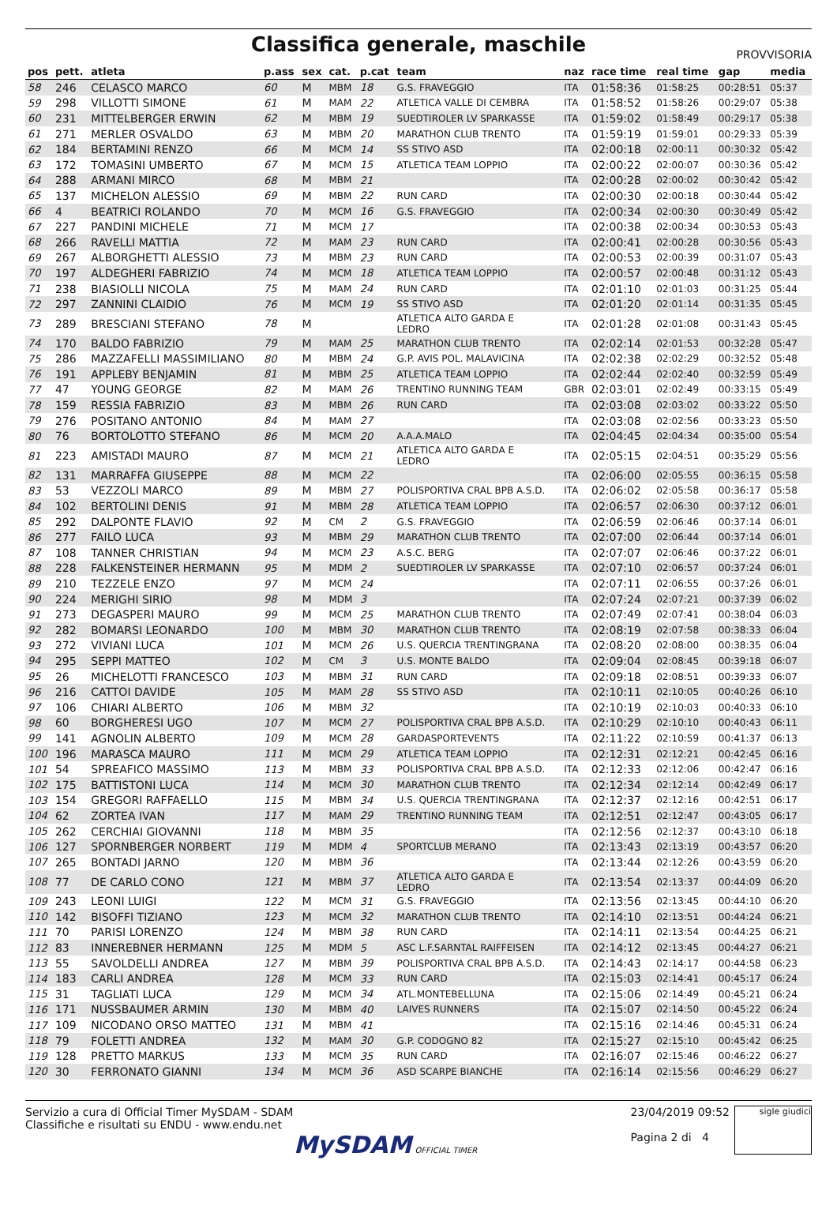Classifica generale, maschile
PROVVISORIA
| pos | pett. | atleta | p.ass | sex | cat. | p.cat | team | naz | race time | real time | gap | media |
| --- | --- | --- | --- | --- | --- | --- | --- | --- | --- | --- | --- | --- |
| 58 | 246 | CELASCO MARCO | 60 | M | MBM | 18 | G.S. FRAVEGGIO | ITA | 01:58:36 | 01:58:25 | 00:28:51 | 05:37 |
| 59 | 298 | VILLOTTI SIMONE | 61 | M | MAM | 22 | ATLETICA VALLE DI CEMBRA | ITA | 01:58:52 | 01:58:26 | 00:29:07 | 05:38 |
| 60 | 231 | MITTELBERGER ERWIN | 62 | M | MBM | 19 | SUEDTIROLER LV SPARKASSE | ITA | 01:59:02 | 01:58:49 | 00:29:17 | 05:38 |
| 61 | 271 | MERLER OSVALDO | 63 | M | MBM | 20 | MARATHON CLUB TRENTO | ITA | 01:59:19 | 01:59:01 | 00:29:33 | 05:39 |
| 62 | 184 | BERTAMINI RENZO | 66 | M | MCM | 14 | SS STIVO ASD | ITA | 02:00:18 | 02:00:11 | 00:30:32 | 05:42 |
| 63 | 172 | TOMASINI UMBERTO | 67 | M | MCM | 15 | ATLETICA TEAM LOPPIO | ITA | 02:00:22 | 02:00:07 | 00:30:36 | 05:42 |
| 64 | 288 | ARMANI MIRCO | 68 | M | MBM | 21 | | ITA | 02:00:28 | 02:00:02 | 00:30:42 | 05:42 |
| 65 | 137 | MICHELON ALESSIO | 69 | M | MBM | 22 | RUN CARD | ITA | 02:00:30 | 02:00:18 | 00:30:44 | 05:42 |
| 66 | 4 | BEATRICI ROLANDO | 70 | M | MCM | 16 | G.S. FRAVEGGIO | ITA | 02:00:34 | 02:00:30 | 00:30:49 | 05:42 |
| 67 | 227 | PANDINI MICHELE | 71 | M | MCM | 17 | | ITA | 02:00:38 | 02:00:34 | 00:30:53 | 05:43 |
| 68 | 266 | RAVELLI MATTIA | 72 | M | MAM | 23 | RUN CARD | ITA | 02:00:41 | 02:00:28 | 00:30:56 | 05:43 |
| 69 | 267 | ALBORGHETTI ALESSIO | 73 | M | MBM | 23 | RUN CARD | ITA | 02:00:53 | 02:00:39 | 00:31:07 | 05:43 |
| 70 | 197 | ALDEGHERI FABRIZIO | 74 | M | MCM | 18 | ATLETICA TEAM LOPPIO | ITA | 02:00:57 | 02:00:48 | 00:31:12 | 05:43 |
| 71 | 238 | BIASIOLLI NICOLA | 75 | M | MAM | 24 | RUN CARD | ITA | 02:01:10 | 02:01:03 | 00:31:25 | 05:44 |
| 72 | 297 | ZANNINI CLAIDIO | 76 | M | MCM | 19 | SS STIVO ASD | ITA | 02:01:20 | 02:01:14 | 00:31:35 | 05:45 |
| 73 | 289 | BRESCIANI STEFANO | 78 | M | | | ATLETICA ALTO GARDA E LEDRO | ITA | 02:01:28 | 02:01:08 | 00:31:43 | 05:45 |
| 74 | 170 | BALDO FABRIZIO | 79 | M | MAM | 25 | MARATHON CLUB TRENTO | ITA | 02:02:14 | 02:01:53 | 00:32:28 | 05:47 |
| 75 | 286 | MAZZAFELLI MASSIMILIANO | 80 | M | MBM | 24 | G.P. AVIS POL. MALAVICINA | ITA | 02:02:38 | 02:02:29 | 00:32:52 | 05:48 |
| 76 | 191 | APPLEBY BENJAMIN | 81 | M | MBM | 25 | ATLETICA TEAM LOPPIO | ITA | 02:02:44 | 02:02:40 | 00:32:59 | 05:49 |
| 77 | 47 | YOUNG GEORGE | 82 | M | MAM | 26 | TRENTINO RUNNING TEAM | GBR | 02:03:01 | 02:02:49 | 00:33:15 | 05:49 |
| 78 | 159 | RESSIA FABRIZIO | 83 | M | MBM | 26 | RUN CARD | ITA | 02:03:08 | 02:03:02 | 00:33:22 | 05:50 |
| 79 | 276 | POSITANO ANTONIO | 84 | M | MAM | 27 | | ITA | 02:03:08 | 02:02:56 | 00:33:23 | 05:50 |
| 80 | 76 | BORTOLOTTO STEFANO | 86 | M | MCM | 20 | A.A.A.MALO | ITA | 02:04:45 | 02:04:34 | 00:35:00 | 05:54 |
| 81 | 223 | AMISTADI MAURO | 87 | M | MCM | 21 | ATLETICA ALTO GARDA E LEDRO | ITA | 02:05:15 | 02:04:51 | 00:35:29 | 05:56 |
| 82 | 131 | MARRAFFA GIUSEPPE | 88 | M | MCM | 22 | | ITA | 02:06:00 | 02:05:55 | 00:36:15 | 05:58 |
| 83 | 53 | VEZZOLI MARCO | 89 | M | MBM | 27 | POLISPORTIVA CRAL BPB A.S.D. | ITA | 02:06:02 | 02:05:58 | 00:36:17 | 05:58 |
| 84 | 102 | BERTOLINI DENIS | 91 | M | MBM | 28 | ATLETICA TEAM LOPPIO | ITA | 02:06:57 | 02:06:30 | 00:37:12 | 06:01 |
| 85 | 292 | DALPONTE FLAVIO | 92 | M | CM | 2 | G.S. FRAVEGGIO | ITA | 02:06:59 | 02:06:46 | 00:37:14 | 06:01 |
| 86 | 277 | FAILO LUCA | 93 | M | MBM | 29 | MARATHON CLUB TRENTO | ITA | 02:07:00 | 02:06:44 | 00:37:14 | 06:01 |
| 87 | 108 | TANNER CHRISTIAN | 94 | M | MCM | 23 | A.S.C. BERG | ITA | 02:07:07 | 02:06:46 | 00:37:22 | 06:01 |
| 88 | 228 | FALKENSTEINER HERMANN | 95 | M | MDM | 2 | SUEDTIROLER LV SPARKASSE | ITA | 02:07:10 | 02:06:57 | 00:37:24 | 06:01 |
| 89 | 210 | TEZZELE ENZO | 97 | M | MCM | 24 | | ITA | 02:07:11 | 02:06:55 | 00:37:26 | 06:01 |
| 90 | 224 | MERIGHI SIRIO | 98 | M | MDM | 3 | | ITA | 02:07:24 | 02:07:21 | 00:37:39 | 06:02 |
| 91 | 273 | DEGASPERI MAURO | 99 | M | MCM | 25 | MARATHON CLUB TRENTO | ITA | 02:07:49 | 02:07:41 | 00:38:04 | 06:03 |
| 92 | 282 | BOMARSI LEONARDO | 100 | M | MBM | 30 | MARATHON CLUB TRENTO | ITA | 02:08:19 | 02:07:58 | 00:38:33 | 06:04 |
| 93 | 272 | VIVIANI LUCA | 101 | M | MCM | 26 | U.S. QUERCIA TRENTINGRANA | ITA | 02:08:20 | 02:08:00 | 00:38:35 | 06:04 |
| 94 | 295 | SEPPI MATTEO | 102 | M | CM | 3 | U.S. MONTE BALDO | ITA | 02:09:04 | 02:08:45 | 00:39:18 | 06:07 |
| 95 | 26 | MICHELOTTI FRANCESCO | 103 | M | MBM | 31 | RUN CARD | ITA | 02:09:18 | 02:08:51 | 00:39:33 | 06:07 |
| 96 | 216 | CATTOI DAVIDE | 105 | M | MAM | 28 | SS STIVO ASD | ITA | 02:10:11 | 02:10:05 | 00:40:26 | 06:10 |
| 97 | 106 | CHIARI ALBERTO | 106 | M | MBM | 32 | | ITA | 02:10:19 | 02:10:03 | 00:40:33 | 06:10 |
| 98 | 60 | BORGHERESI UGO | 107 | M | MCM | 27 | POLISPORTIVA CRAL BPB A.S.D. | ITA | 02:10:29 | 02:10:10 | 00:40:43 | 06:11 |
| 99 | 141 | AGNOLIN ALBERTO | 109 | M | MCM | 28 | GARDASPORTEVENTS | ITA | 02:11:22 | 02:10:59 | 00:41:37 | 06:13 |
| 100 | 196 | MARASCA MAURO | 111 | M | MCM | 29 | ATLETICA TEAM LOPPIO | ITA | 02:12:31 | 02:12:21 | 00:42:45 | 06:16 |
| 101 | 54 | SPREAFICO MASSIMO | 113 | M | MBM | 33 | POLISPORTIVA CRAL BPB A.S.D. | ITA | 02:12:33 | 02:12:06 | 00:42:47 | 06:16 |
| 102 | 175 | BATTISTONI LUCA | 114 | M | MCM | 30 | MARATHON CLUB TRENTO | ITA | 02:12:34 | 02:12:14 | 00:42:49 | 06:17 |
| 103 | 154 | GREGORI RAFFAELLO | 115 | M | MBM | 34 | U.S. QUERCIA TRENTINGRANA | ITA | 02:12:37 | 02:12:16 | 00:42:51 | 06:17 |
| 104 | 62 | ZORTEA IVAN | 117 | M | MAM | 29 | TRENTINO RUNNING TEAM | ITA | 02:12:51 | 02:12:47 | 00:43:05 | 06:17 |
| 105 | 262 | CERCHIAI GIOVANNI | 118 | M | MBM | 35 | | ITA | 02:12:56 | 02:12:37 | 00:43:10 | 06:18 |
| 106 | 127 | SPORNBERGER NORBERT | 119 | M | MDM | 4 | SPORTCLUB MERANO | ITA | 02:13:43 | 02:13:19 | 00:43:57 | 06:20 |
| 107 | 265 | BONTADI JARNO | 120 | M | MBM | 36 | | ITA | 02:13:44 | 02:12:26 | 00:43:59 | 06:20 |
| 108 | 77 | DE CARLO CONO | 121 | M | MBM | 37 | ATLETICA ALTO GARDA E LEDRO | ITA | 02:13:54 | 02:13:37 | 00:44:09 | 06:20 |
| 109 | 243 | LEONI LUIGI | 122 | M | MCM | 31 | G.S. FRAVEGGIO | ITA | 02:13:56 | 02:13:45 | 00:44:10 | 06:20 |
| 110 | 142 | BISOFFI TIZIANO | 123 | M | MCM | 32 | MARATHON CLUB TRENTO | ITA | 02:14:10 | 02:13:51 | 00:44:24 | 06:21 |
| 111 | 70 | PARISI LORENZO | 124 | M | MBM | 38 | RUN CARD | ITA | 02:14:11 | 02:13:54 | 00:44:25 | 06:21 |
| 112 | 83 | INNEREBNER HERMANN | 125 | M | MDM | 5 | ASC L.F.SARNTAL RAIFFEISEN | ITA | 02:14:12 | 02:13:45 | 00:44:27 | 06:21 |
| 113 | 55 | SAVOLDELLI ANDREA | 127 | M | MBM | 39 | POLISPORTIVA CRAL BPB A.S.D. | ITA | 02:14:43 | 02:14:17 | 00:44:58 | 06:23 |
| 114 | 183 | CARLI ANDREA | 128 | M | MCM | 33 | RUN CARD | ITA | 02:15:03 | 02:14:41 | 00:45:17 | 06:24 |
| 115 | 31 | TAGLIATI LUCA | 129 | M | MCM | 34 | ATL.MONTEBELLUNA | ITA | 02:15:06 | 02:14:49 | 00:45:21 | 06:24 |
| 116 | 171 | NUSSBAUMER ARMIN | 130 | M | MBM | 40 | LAIVES RUNNERS | ITA | 02:15:07 | 02:14:50 | 00:45:22 | 06:24 |
| 117 | 109 | NICODANO ORSO MATTEO | 131 | M | MBM | 41 | | ITA | 02:15:16 | 02:14:46 | 00:45:31 | 06:24 |
| 118 | 79 | FOLETTI ANDREA | 132 | M | MAM | 30 | G.P. CODOGNO 82 | ITA | 02:15:27 | 02:15:10 | 00:45:42 | 06:25 |
| 119 | 128 | PRETTO MARKUS | 133 | M | MCM | 35 | RUN CARD | ITA | 02:16:07 | 02:15:46 | 00:46:22 | 06:27 |
| 120 | 30 | FERRONATO GIANNI | 134 | M | MCM | 36 | ASD SCARPE BIANCHE | ITA | 02:16:14 | 02:15:56 | 00:46:29 | 06:27 |
Servizio a cura di Official Timer MySDAM - SDAM
Classifiche e risultati su ENDU - www.endu.net
MySDAM OFFICIAL TIMER
23/04/2019 09:52
Pagina 2 di 4
sigle giudici